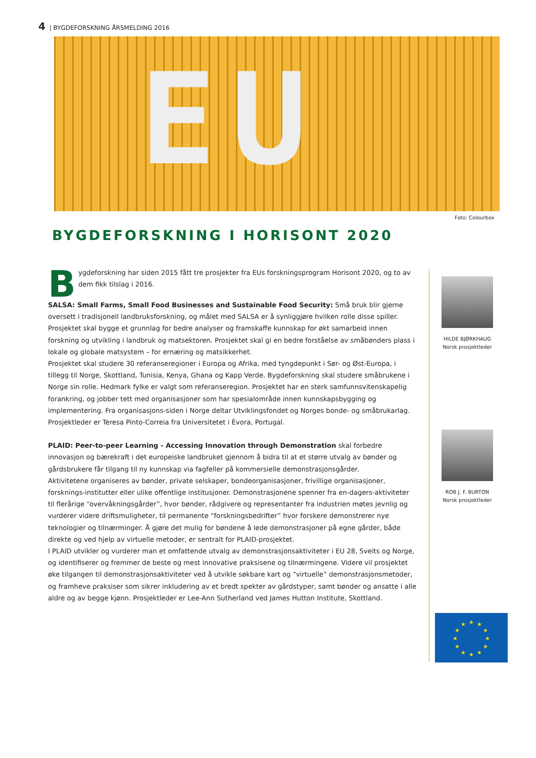4 | BYGDEFORSKNING ÅRSMELDING 2016
EU
Foto: Colourbox
BYGDEFORSKNING I HORISONT 2020
Bygdeforskning har siden 2015 fått tre prosjekter fra EUs forskningsprogram Horisont 2020, og to av dem fikk tilslag i 2016.
SALSA: Small Farms, Small Food Businesses and Sustainable Food Security: Små bruk blir gjerne oversett i tradisjonell landbruksforskning, og målet med SALSA er å synliggjøre hvilken rolle disse spiller.
Prosjektet skal bygge et grunnlag for bedre analyser og framskaffe kunnskap for økt samarbeid innen forskning og utvikling i landbruk og matsektoren. Prosjektet skal gi en bedre forståelse av småbønders plass i lokale og globale matsystem – for ernæring og matsikkerhet.
Prosjektet skal studere 30 referanseregioner i Europa og Afrika, med tyngdepunkt i Sør- og Øst-Europa, i tillegg til Norge, Skottland, Tunisia, Kenya, Ghana og Kapp Verde. Bygdeforskning skal studere småbrukene i Norge sin rolle. Hedmark fylke er valgt som referanseregion. Prosjektet har en sterk samfunnsvitenskapelig forankring, og jobber tett med organisasjoner som har spesialområde innen kunnskapsbygging og implementering. Fra organisasjons-siden i Norge deltar Utviklingsfondet og Norges bonde- og småbrukarlag. Prosjektleder er Teresa Pinto-Correia fra Universitetet i Èvora, Portugal.
PLAID: Peer-to-peer Learning - Accessing Innovation through Demonstration skal forbedre innovasjon og bærekraft i det europeiske landbruket gjennom å bidra til at et større utvalg av bønder og gårdsbrukere får tilgang til ny kunnskap via fagfeller på kommersielle demonstrasjonsgårder.
Aktivitetene organiseres av bønder, private selskaper, bondeorganisasjoner, frivillige organisasjoner, forsknings-institutter eller ulike offentlige institusjoner. Demonstrasjonene spenner fra en-dagers-aktiviteter til flerårige “overvåkningsgårder”, hvor bønder, rådgivere og representanter fra industrien møtes jevnlig og vurderer videre driftsmuligheter, til permanente “forskningsbedrifter” hvor forskere demonstrerer nye teknologier og tilnærminger. Å gjøre det mulig for bøndene å lede demonstrasjoner på egne gårder, både direkte og ved hjelp av virtuelle metoder, er sentralt for PLAID-prosjektet.
I PLAID utvikler og vurderer man et omfattende utvalg av demonstrasjonsaktiviteter i EU 28, Sveits og Norge, og identifiserer og fremmer de beste og mest innovative praksisene og tilnærmingene. Videre vil prosjektet øke tilgangen til demonstrasjonsaktiviteter ved å utvikle søkbare kart og “virtuelle” demonstrasjonsmetoder, og framheve praksiser som sikrer inkludering av et bredt spekter av gårdstyper, samt bønder og ansatte i alle aldre og av begge kjønn. Prosjektleder er Lee-Ann Sutherland ved James Hutton Institute, Skottland.
HILDE BJØRKHAUG
Norsk prosjektleder
ROB J. F. BURTON
Norsk prosjektleder
★
★
★
★
★
★
★
★
★
★
★
★